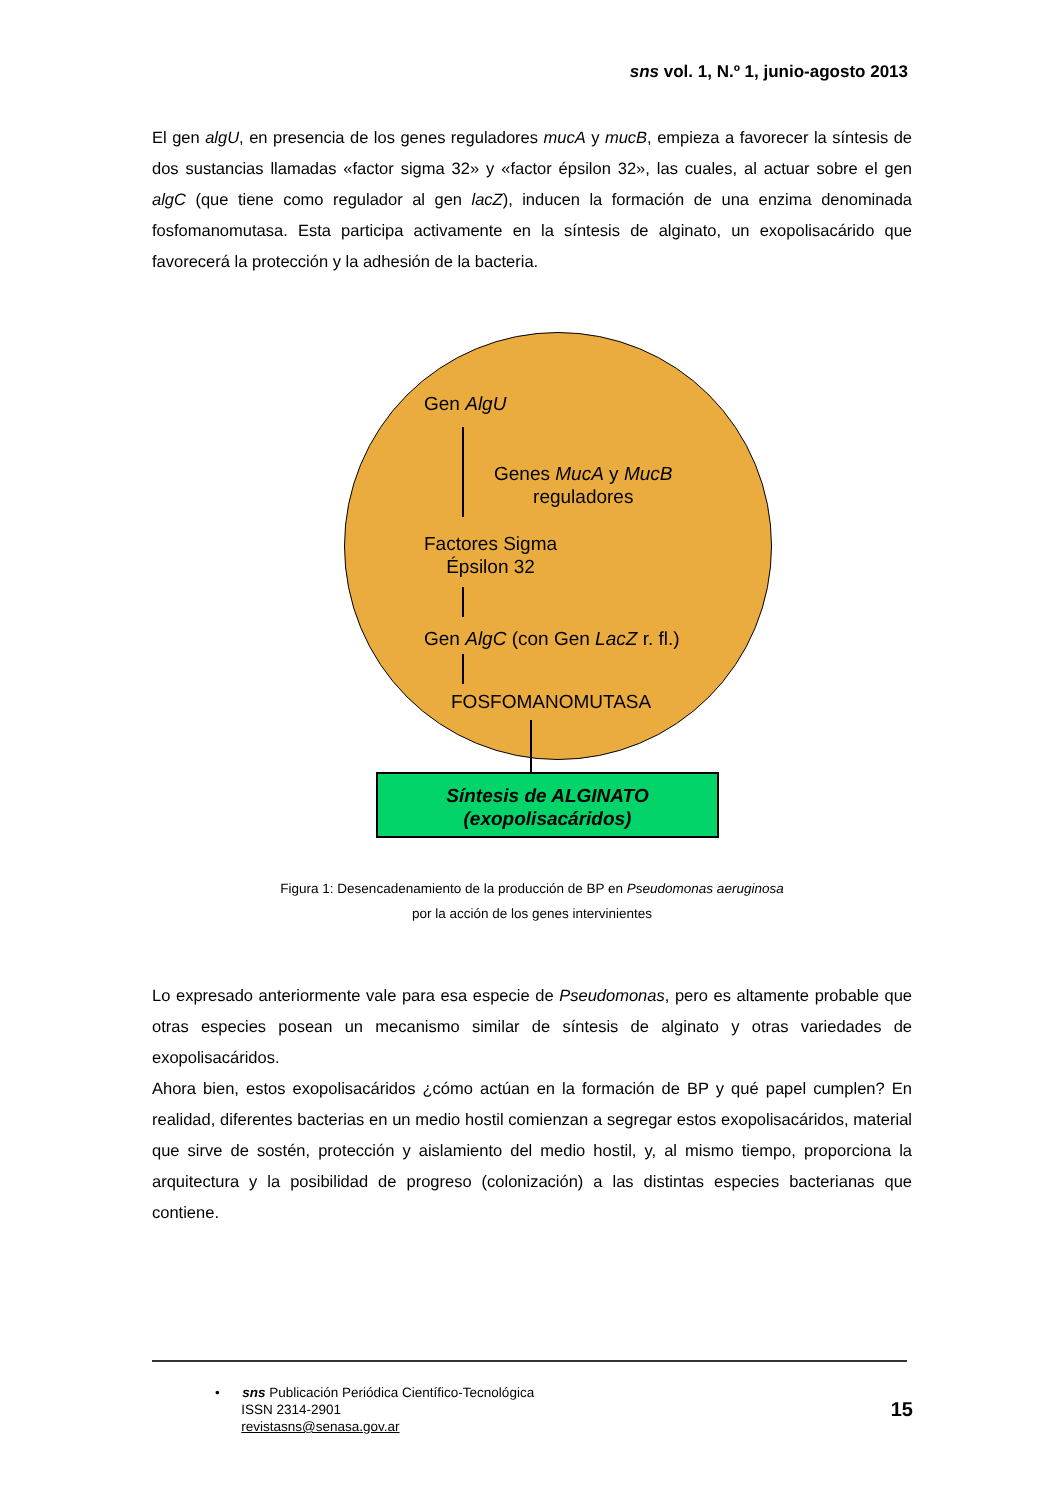sns vol. 1, N.º 1, junio-agosto 2013
El gen algU, en presencia de los genes reguladores mucA y mucB, empieza a favorecer la síntesis de dos sustancias llamadas «factor sigma 32» y «factor épsilon 32», las cuales, al actuar sobre el gen algC (que tiene como regulador al gen lacZ), inducen la formación de una enzima denominada fosfomanomutasa. Esta participa activamente en la síntesis de alginato, un exopolisacárido que favorecerá la protección y la adhesión de la bacteria.
Gen AlgU
Genes MucA y MucB
reguladores
Factores Sigma
Épsilon 32
Gen AlgC (con Gen LacZ r. fl.)
FOSFOMANOMUTASA
Síntesis de ALGINATO
(exopolisacáridos)
Figura 1: Desencadenamiento de la producción de BP en Pseudomonas aeruginosa
por la acción de los genes intervinientes
Lo expresado anteriormente vale para esa especie de Pseudomonas, pero es altamente probable que otras especies posean un mecanismo similar de síntesis de alginato y otras variedades de exopolisacáridos.
Ahora bien, estos exopolisacáridos ¿cómo actúan en la formación de BP y qué papel cumplen? En realidad, diferentes bacterias en un medio hostil comienzan a segregar estos exopolisacáridos, material que sirve de sostén, protección y aislamiento del medio hostil, y, al mismo tiempo, proporciona la arquitectura y la posibilidad de progreso (colonización) a las distintas especies bacterianas que contiene.
• sns Publicación Periódica Científico-Tecnológica
ISSN 2314-2901
revistasns@senasa.gov.ar
15